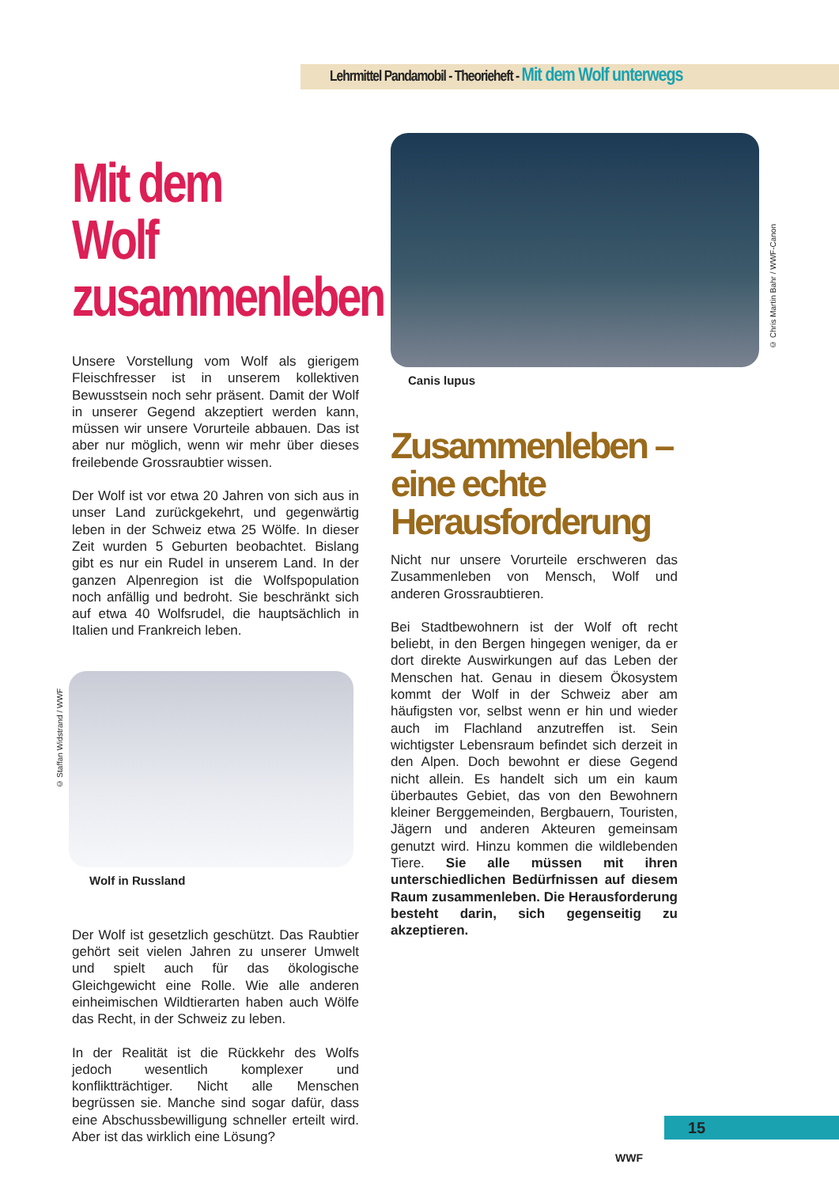Lehrmittel Pandamobil - Theorieheft - Mit dem Wolf unterwegs
Mit dem Wolf zusammenleben
Unsere Vorstellung vom Wolf als gierigem Fleischfresser ist in unserem kollektiven Bewusstsein noch sehr präsent. Damit der Wolf in unserer Gegend akzeptiert werden kann, müssen wir unsere Vorurteile abbauen. Das ist aber nur möglich, wenn wir mehr über dieses freilebende Grossraubtier wissen.
Der Wolf ist vor etwa 20 Jahren von sich aus in unser Land zurückgekehrt, und gegenwärtig leben in der Schweiz etwa 25 Wölfe. In dieser Zeit wurden 5 Geburten beobachtet. Bislang gibt es nur ein Rudel in unserem Land. In der ganzen Alpenregion ist die Wolfspopulation noch anfällig und bedroht. Sie beschränkt sich auf etwa 40 Wolfsrudel, die hauptsächlich in Italien und Frankreich leben.
Wolf in Russland
Der Wolf ist gesetzlich geschützt. Das Raubtier gehört seit vielen Jahren zu unserer Umwelt und spielt auch für das ökologische Gleichgewicht eine Rolle. Wie alle anderen einheimischen Wildtierarten haben auch Wölfe das Recht, in der Schweiz zu leben.
In der Realität ist die Rückkehr des Wolfs jedoch wesentlich komplexer und konfliktträchtiger. Nicht alle Menschen begrüssen sie. Manche sind sogar dafür, dass eine Abschussbewilligung schneller erteilt wird. Aber ist das wirklich eine Lösung?
© Staffan Widstrand / WWF
Canis lupus
Zusammenleben – eine echte Herausforderung
Nicht nur unsere Vorurteile erschweren das Zusammenleben von Mensch, Wolf und anderen Grossraubtieren.
Bei Stadtbewohnern ist der Wolf oft recht beliebt, in den Bergen hingegen weniger, da er dort direkte Auswirkungen auf das Leben der Menschen hat. Genau in diesem Ökosystem kommt der Wolf in der Schweiz aber am häufigsten vor, selbst wenn er hin und wieder auch im Flachland anzutreffen ist. Sein wichtigster Lebensraum befindet sich derzeit in den Alpen. Doch bewohnt er diese Gegend nicht allein. Es handelt sich um ein kaum überbautes Gebiet, das von den Bewohnern kleiner Berggemeinden, Bergbauern, Touristen, Jägern und anderen Akteuren gemeinsam genutzt wird. Hinzu kommen die wildlebenden Tiere. Sie alle müssen mit ihren unterschiedlichen Bedürfnissen auf diesem Raum zusammenleben. Die Herausforderung besteht darin, sich gegenseitig zu akzeptieren.
© Chris Martin Bahr / WWF-Canon
15
WWF